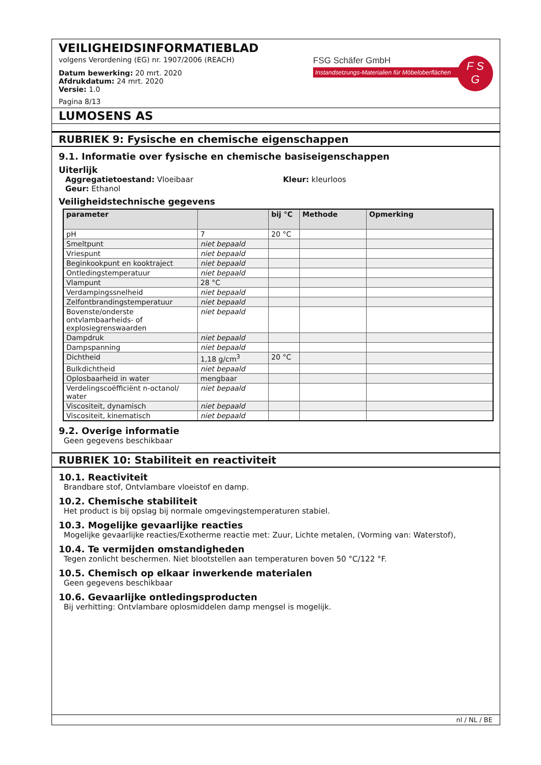VEILIGHEIDSINFORMATIEBLAD
volgens Verordening (EG) nr. 1907/2006 (REACH)
Datum bewerking: 20 mrt. 2020
Afdrukdatum: 24 mrt. 2020
Versie: 1.0
Pagina 8/13
FSG Schäfer GmbH
Instandsetzungs-Materialien für Möbeloberflächen
F S
G
LUMOSENS AS
RUBRIEK 9: Fysische en chemische eigenschappen
9.1. Informatie over fysische en chemische basiseigenschappen
Uiterlijk
Aggregatietoestand: Vloeibaar Kleur: kleurloos
Geur: Ethanol
Veiligheidstechnische gegevens
| parameter | | bij °C | Methode | Opmerking |
| --- | --- | --- | --- | --- |
| pH | 7 | 20 °C | | |
| Smeltpunt | niet bepaald | | | |
| Vriespunt | niet bepaald | | | |
| Beginkookpunt en kooktraject | niet bepaald | | | |
| Ontledingstemperatuur | niet bepaald | | | |
| Vlampunt | 28 °C | | | |
| Verdampingssnelheid | niet bepaald | | | |
| Zelfontbrandingstemperatuur | niet bepaald | | | |
| Bovenste/onderste ontvlambaarheids- of explosiegrenswaarden | niet bepaald | | | |
| Dampdruk | niet bepaald | | | |
| Dampspanning | niet bepaald | | | |
| Dichtheid | 1,18 g/cm<sup>3</sup> | 20 °C | | |
| Bulkdichtheid | niet bepaald | | | |
| Oplosbaarheid in water | mengbaar | | | |
| Verdelingscoëfficiënt n-octanol/ water | niet bepaald | | | |
| Viscositeit, dynamisch | niet bepaald | | | |
| Viscositeit, kinematisch | niet bepaald | | | |
9.2. Overige informatie
Geen gegevens beschikbaar
RUBRIEK 10: Stabiliteit en reactiviteit
10.1. Reactiviteit
Brandbare stof, Ontvlambare vloeistof en damp.
10.2. Chemische stabiliteit
Het product is bij opslag bij normale omgevingstemperaturen stabiel.
10.3. Mogelijke gevaarlijke reacties
Mogelijke gevaarlijke reacties/Exotherme reactie met: Zuur, Lichte metalen, (Vorming van: Waterstof),
10.4. Te vermijden omstandigheden
Tegen zonlicht beschermen. Niet blootstellen aan temperaturen boven 50 °C/122 °F.
10.5. Chemisch op elkaar inwerkende materialen
Geen gegevens beschikbaar
10.6. Gevaarlijke ontledingsproducten
Bij verhitting: Ontvlambare oplosmiddelen damp mengsel is mogelijk.
nl / NL / BE